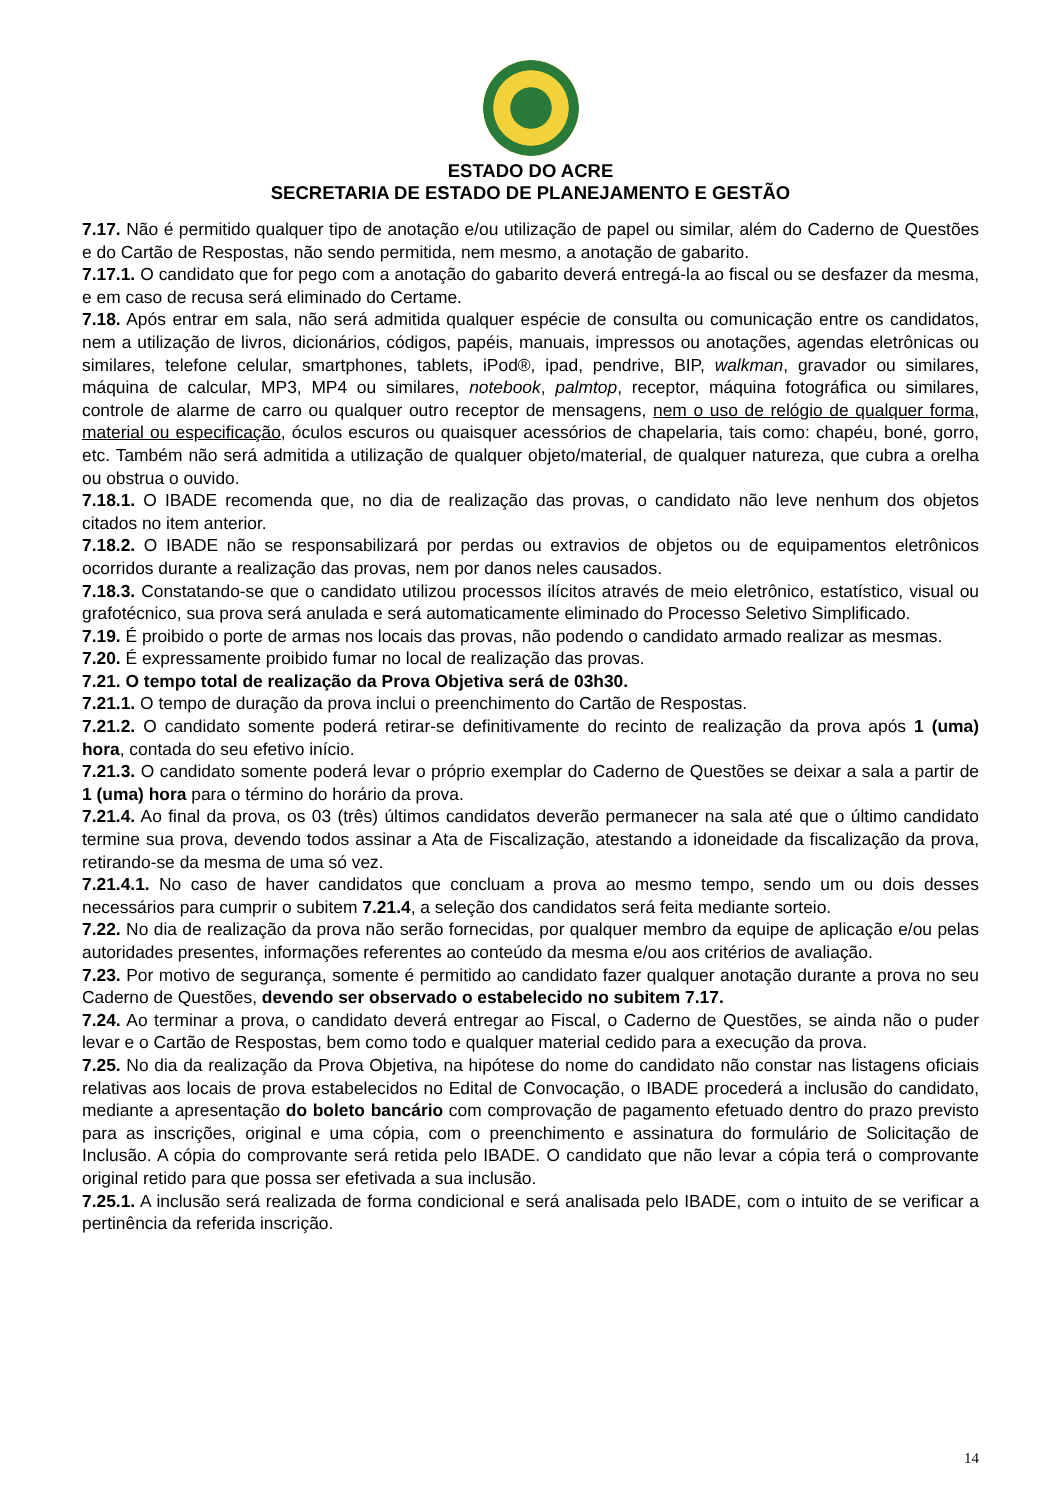ESTADO DO ACRE
SECRETARIA DE ESTADO DE PLANEJAMENTO E GESTÃO
7.17. Não é permitido qualquer tipo de anotação e/ou utilização de papel ou similar, além do Caderno de Questões e do Cartão de Respostas, não sendo permitida, nem mesmo, a anotação de gabarito.
7.17.1. O candidato que for pego com a anotação do gabarito deverá entregá-la ao fiscal ou se desfazer da mesma, e em caso de recusa será eliminado do Certame.
7.18. Após entrar em sala, não será admitida qualquer espécie de consulta ou comunicação entre os candidatos, nem a utilização de livros, dicionários, códigos, papéis, manuais, impressos ou anotações, agendas eletrônicas ou similares, telefone celular, smartphones, tablets, iPod®, ipad, pendrive, BIP, walkman, gravador ou similares, máquina de calcular, MP3, MP4 ou similares, notebook, palmtop, receptor, máquina fotográfica ou similares, controle de alarme de carro ou qualquer outro receptor de mensagens, nem o uso de relógio de qualquer forma, material ou especificação, óculos escuros ou quaisquer acessórios de chapelaria, tais como: chapéu, boné, gorro, etc. Também não será admitida a utilização de qualquer objeto/material, de qualquer natureza, que cubra a orelha ou obstrua o ouvido.
7.18.1. O IBADE recomenda que, no dia de realização das provas, o candidato não leve nenhum dos objetos citados no item anterior.
7.18.2. O IBADE não se responsabilizará por perdas ou extravios de objetos ou de equipamentos eletrônicos ocorridos durante a realização das provas, nem por danos neles causados.
7.18.3. Constatando-se que o candidato utilizou processos ilícitos através de meio eletrônico, estatístico, visual ou grafotécnico, sua prova será anulada e será automaticamente eliminado do Processo Seletivo Simplificado.
7.19. É proibido o porte de armas nos locais das provas, não podendo o candidato armado realizar as mesmas.
7.20. É expressamente proibido fumar no local de realização das provas.
7.21. O tempo total de realização da Prova Objetiva será de 03h30.
7.21.1. O tempo de duração da prova inclui o preenchimento do Cartão de Respostas.
7.21.2. O candidato somente poderá retirar-se definitivamente do recinto de realização da prova após 1 (uma) hora, contada do seu efetivo início.
7.21.3. O candidato somente poderá levar o próprio exemplar do Caderno de Questões se deixar a sala a partir de 1 (uma) hora para o término do horário da prova.
7.21.4. Ao final da prova, os 03 (três) últimos candidatos deverão permanecer na sala até que o último candidato termine sua prova, devendo todos assinar a Ata de Fiscalização, atestando a idoneidade da fiscalização da prova, retirando-se da mesma de uma só vez.
7.21.4.1. No caso de haver candidatos que concluam a prova ao mesmo tempo, sendo um ou dois desses necessários para cumprir o subitem 7.21.4, a seleção dos candidatos será feita mediante sorteio.
7.22. No dia de realização da prova não serão fornecidas, por qualquer membro da equipe de aplicação e/ou pelas autoridades presentes, informações referentes ao conteúdo da mesma e/ou aos critérios de avaliação.
7.23. Por motivo de segurança, somente é permitido ao candidato fazer qualquer anotação durante a prova no seu Caderno de Questões, devendo ser observado o estabelecido no subitem 7.17.
7.24. Ao terminar a prova, o candidato deverá entregar ao Fiscal, o Caderno de Questões, se ainda não o puder levar e o Cartão de Respostas, bem como todo e qualquer material cedido para a execução da prova.
7.25. No dia da realização da Prova Objetiva, na hipótese do nome do candidato não constar nas listagens oficiais relativas aos locais de prova estabelecidos no Edital de Convocação, o IBADE procederá a inclusão do candidato, mediante a apresentação do boleto bancário com comprovação de pagamento efetuado dentro do prazo previsto para as inscrições, original e uma cópia, com o preenchimento e assinatura do formulário de Solicitação de Inclusão. A cópia do comprovante será retida pelo IBADE. O candidato que não levar a cópia terá o comprovante original retido para que possa ser efetivada a sua inclusão.
7.25.1. A inclusão será realizada de forma condicional e será analisada pelo IBADE, com o intuito de se verificar a pertinência da referida inscrição.
14